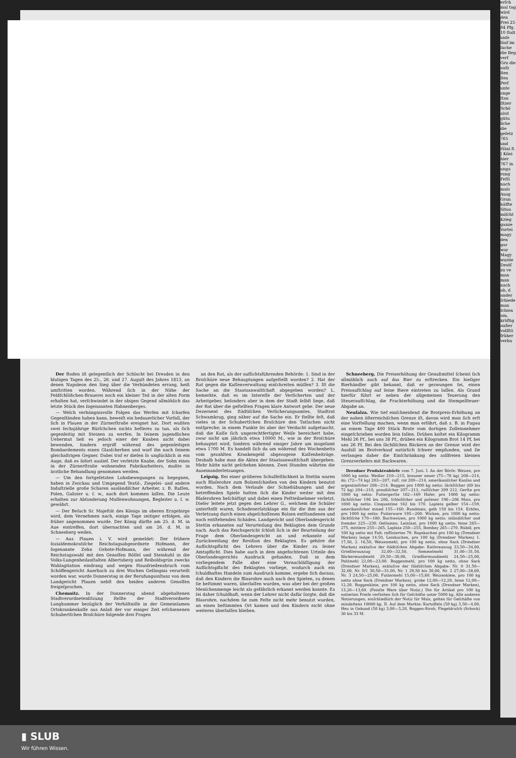erſch mal tag wird den Prei 25 84 Pfg. 10 ſtalt unſe läuf im ſuche die Beg verſ Gru die aufz Ben Bea Perſ unte ange ſtan ſitzer Schö alsd gütu liche die geſetz 765 und Häni 8. J Köni hier 767 in unga rung Feſtl nach mals Ausg Grun hälfte Situa miſcht Krieg ganze Vortei magy den gar war Magy wurde Deutſ zu ve man man nach ab, d ander ſchiede man ſchien um, kräftig außer vollſtä früher verbu
Der Boden iſt gelegentlich der Schlacht bei Dresden in den blutigen Tagen des 25., 26. und 27. Auguſt des Jahres 1813, an denen Napoleon den Sieg über die Verbündeten errang, heiß umſtritten worden. Während ſich in der Nähe der Feldſchlößchen-Brauerei noch ein kleiner Teil in der alten Form erhalten hat, verſchwindet in der obigen Gegend allmählich das letzte Stück des ſogenannten Hahnenberges.
— Welch verhängnisvolle Folgen das Werfen mit ſcharfen Gegenſtänden haben kann, beweiſt ein bedauerlicher Vorfall, der ſich in Plauen in der Zürnerſtraße ereignet hat. Dort wußten zwei ſechsjährige Bürſchchen nichts beſſeres zu tun, als ſich gegenſeitig mit Steinen zu werfen. In ſeinem jugendlichen Uebermut ließ es jedoch einer der Knaben nicht dabei bewenden, ſondern ergriff während des gegenſeitigen Bombardements einen Glasſcherben und warf ihn nach ſeinem gleichaltrigen Gegner. Dabei traf er dieſen ſo unglücklich in ein Auge, daß es ſofort auslief. Der verletzte Knabe, der Sohn eines in der Zürnerſtraße wohnenden Fabrikarbeiters, mußte in ärztliche Behandlung genommen werden.
— Um den fortgeſetzten Lohnbewegungen zu begegnen, haben in Zwickau und Umgegend Textil-, Ziegelei- und andere Induſtrielle große Scharen ausländiſcher Arbeiter, z. B. Ruſſen, Polen, Galizier u. ſ. w., nach dort kommen laſſen. Die Leute erhalten zur Abſonderung Maſſenwohnungen, Begleiter u. ſ. w. gewährt.
— Der Beſuch Sr. Majeſtät des Königs im oberen Erzgebirge wird, dem Vernehmen nach, einige Tage zeitiger erfolgen, als früher angenommen wurde. Der König dürfte am 25. d. M. in Aue eintreffen, dort übernachten und am 26. d. M. in Schneeberg weilen.
— Aus Plauen i. V. wird gemeldet: Der frühere ſozialdemokratiſche Reichstagsabgeordnete Hofmann, der ſogenannte Zehn Gebote-Hofmann, der während der Reichstagswahl mit den Genoſſen Röſſel und Steinkuhl in die Volks-Lungenheilanſtalten Albertsberg und Reiboldsgrün zwecks Wahlagitation eindrang und wegen Hausfriedensbruch vom Schöffengericht Auerbach zu drei Wochen Gefängnis verurteilt worden war, wurde Donnerstag in der Berufungsinſtanz von dem Landgericht Plauen nebſt den beiden anderen Genoſſen freigeſprochen.
Chemnitz. In der Donnerstag abend abgehaltenen Stadtverordnetenſitzung ſtellte der Stadtverordnete Langhammer bezüglich der Verhältniſſe in der Gemeinſamen Ortskrankenkaſſe aus Anlaß der vor einiger Zeit erſchienenen Schubertſchen Broſchüre folgende drei Fragen
an den Rat, als der aufſichtsführenden Behörde: 1. Sind in der Broſchüre neue Behauptungen aufgeſtellt worden? 2. Hat der Rat gegen die Kaſſenverwaltung einſchreiten müſſen? 3. Iſt die Sache an die Staatsanwaltſchaft abgegeben worden? L. bemerkte, daß es im Intereſſe der Verſicherten und der Arbeitgeber, beſonders aber in dem der Stadt ſelbſt liege, daß der Rat über die geſtellten Fragen klare Antwort gebe. Der neue Dezernent des ſtädtiſchen Verſicherungsamtes, Stadtrat Schwamkrug, ging näher auf die Sache ein. Er ſtellte feſt, daß vieles in der Schubertſchen Broſchüre den Tatſachen nicht entſpreche; in einem Punkte ſei aber der Verdacht aufgetaucht, daß die Kaſſe ſich ungerechtfertigter Weiſe bereichert habe, zwar nicht um jährlich etwa 10000 M., wie in der Broſchüre behauptet wird, ſondern während einiger Jahre um insgeſamt etwa 1700 M. Es handelt ſich da um während des Wochenbetts vom gezahlten Krankengeld abgezogene Kaſſenbeiträge. Deshalb habe man die Akten der Staatsanwaltſchaft übergeben. Mehr hätte nicht geſchehen können. Zwei Stunden währten die Auseinanderſetzungen.
Leipzig. Bei einer größeren Schulfeſtlichkeit in Stettin waren auch Blaſerohre zum Bolzenſchießen von den Kindern benutzt worden. Nach dem Verlaufe der Schießübungen und der betreffenden Spiele hatten ſich die Kinder weiter mit den Blaſerohren beſchäftigt und dabei einen Feſtteilnehmer verletzt. Dieſer leitete jetzt gegen den Lehrer G., welchem die Schüler unterſtellt waren, Schadenerſatzklage ein für die ihm aus der Verletzung durch einen abgeſchoſſenen Bolzen entſtandenen und noch entſtehenden Schäden. Landgericht und Oberlandesgericht Stettin erkannten auf Verurteilung des Beklagten dem Grunde nach. Auch das Reichsgericht ſchloß ſich in der Beurteilung der Frage dem Oberlandesgericht an und erkannte auf Zurückweiſung der Reviſion des Beklagten. Es gehöre die Aufſichtspflicht des Lehrers über die Kinder zu ſeiner Amtspflicht. Dies habe auch in dem angefochtenen Urteile des Oberlandesgerichts Ausdruck gefunden. Daß in dem vorliegendem Falle aber eine Vernachläſſigung der Aufſichtspflicht des Beklagten vorliege, wodurch auch ein ſchuldhaftes Handeln zum Ausdruck komme, ergebe ſich daraus, daß den Kindern die Blasrohre auch nach den Spielen, zu denen ſie beſtimmt waren, überlaſſen wurden, was aber bei der großen Menſchenmenge leicht als gefährlich erkannt werden konnte. Es ſei daher ſchuldhaft, wenn der Lehrer nicht dafür ſorgte, daß die Blasrohre, nachdem ſie zum Feſte nicht mehr benutzt wurden, an einen beſtimmten Ort kamen und den Kindern nicht ohne weiteres überlaſſen blieben.
Schneeberg. Die Preiserhöhung der Genußmittel ſcheint ſich allmählich auch auf das Bier zu erſtrecken. Ein hieſiger Bierhändler gibt bekannt, daß er gezwungen ſei, einen Preisaufſchlag auf ſeine Biere eintreten zu laſſen. Als Grund hierfür führt er neben der allgemeinen Teuerung den Steueraufſchlag, die Frachterhöhung und die Stempelſteuer-Abgabe an.
Neuſalza. Wie tief einſchneidend die Brotpreis-Erhöhung an der nahen öſterreichiſchen Grenze iſt, davon wird man ſich erſt eine Vorſtellung machen, wenn man erfährt, daß z. B. in Fugau an einem Tage 400 Stück Brote vom dortigen Zolleinnehmer eingeſchrieben worden ſein ſollen. Drüben koſtet ein Kilogramm Mehl 26 Pf., bei uns 38 Pf., drüben ein Kilogramm Brot 14 Pf, bei uns 26 Pf. Bei den ſächſiſchen Bäckern an der Grenze wird der Ausfall im Brotverkauf natürlich ſchwer empfunden, und ſie verlangen daher die Einſchränkung des zollfreien kleinen Grenzverkehrs mit Backwaren.
Dresdner Produktenbörſe vom 7. Juni. I. An der Börſe: Weizen, pro 1000 kg netto: Weißer 210—215, brauner neuer (75—78 kg) 208—214, do. (72—74 kg) 203—207, ruſſ. rot 209—214, amerikaniſcher Kanſas und argentiniſcher 208—214. Roggen pro 1000 kg netto: ſächſiſcher (69 bis 72 kg) 204—210, preußiſcher 207—211, ruſſiſcher 209 212. Gerſte pro 1000 kg netto: Futtergerſte 162—169 Hafer, pro 1000 kg netto: ſächſiſcher 196 bis 206, ſchleſiſcher und poſener 196—206 Mais, pro 1000 kg netto: Cinquantine 162 bis 170. Laplata gelber 154—159, amerikaniſcher mixed 155—160. Rundmais, gelb 150 bis 154. Erbſen, pro 1000 kg netto: Futterware 195—200. Wicken, pro 1000 kg netto: ſächſiſche 170—180. Buchweizen, pro 1000 kg netto: inländiſcher und fremder 225—230. Oelſaaten. Leinſaat, pro 1000 kg netto: feine 265—275, mittlere 255—265, Laplata 250—255, Bombay 265—270. Rüböl, pro 100 kg netto mit Faß: raffiniertes 79. Rapskuchen pro 100 kg (Dresdner Marken) lange 14.50, Leinkuchen, pro 100 kg (Dresdner Marken) 1. 17,50, 2. 16,50, Weizenmehl, pro 100 kg netto, ohne Sack (Dresdner Marken) exkluſive der ſtädtiſchen Abgabe: Kaiſerauszug 33,50—34,00, Grießlerauszug 32,00—32,50, Semmelmehl 31,00—31,50, Bäckermundmehl 29,50—30,00, Grießlermundmehl 24,50—25,00, Pohlmehl 22,00—23,00. Roggenmehl, pro 100 kg netto, ohne Sack (Dresdner Marken), exkluſive der ſtädtiſchen Abgabe: Nr. 0 31,50—32,00, Nr. 0/1 30,50—31,00, Nr. 1 29,50 bis 30,00, Nr. 2 27,00—28,00, Nr. 3 24,50—25,00, Futtermehl 15,00—15,60. Weizenkleie, pro 100 kg netto ohne Sack (Dresdner Marken), grobe 12,00—12,20, feine 12,00—12,20. Roggenkleie, pro 100 kg netto, ohne Sack (Dresdner Marken), 13,20—13,60. (Feinſte Ware über Notiz.) Die für Artikel pro 100 kg notierten Preiſe verſtehen ſich für Geſchäfte unter 5000 kg. Alle anderen Notierungen, einſchließlich der Notiz für Malz, gelten für Geſchäfte von mindeſtens 10000 kg. II. Auf dem Markte: Kartoffeln (50 kg) 3,50—4,00, Heu in Gebund (50 kg) 3,00—3,20, Roggen-Stroh, Flegeldruſch (Schock) 30 bis 33 M.
▮ SLUB
Wir führen Wissen.